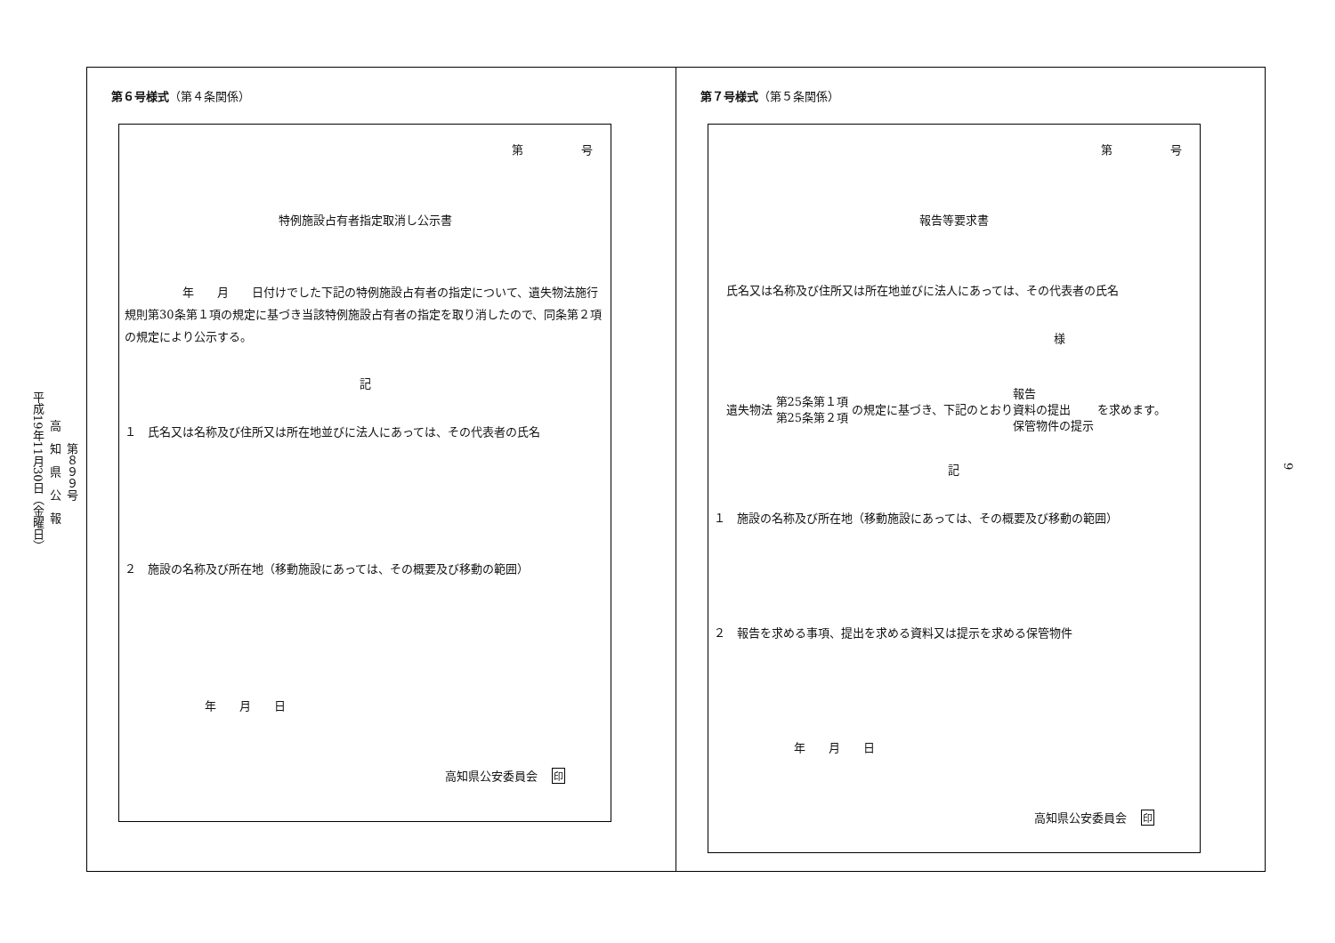第８９９号
高　知　県　公　報
平成19年11月30日（金曜日）
9
第６号様式（第４条関係）
第　　　　　号
特例施設占有者指定取消し公示書
　　　　　年　　月　　日付けでした下記の特例施設占有者の指定について、遺失物法施行規則第30条第１項の規定に基づき当該特例施設占有者の指定を取り消したので、同条第２項の規定により公示する。
記
１　氏名又は名称及び住所又は所在地並びに法人にあっては、その代表者の氏名
２　施設の名称及び所在地（移動施設にあっては、その概要及び移動の範囲）
年　　月　　日
高知県公安委員会 印
第７号様式（第５条関係）
第　　　　　号
報告等要求書
氏名又は名称及び住所又は所在地並びに法人にあっては、その代表者の氏名
様
遺失物法 第25条第１項
第25条第２項 の規定に基づき、下記のとおり 報告
資料の提出
保管物件の提示 を求めます。
記
１　施設の名称及び所在地（移動施設にあっては、その概要及び移動の範囲）
２　報告を求める事項、提出を求める資料又は提示を求める保管物件
年　　月　　日
高知県公安委員会 印